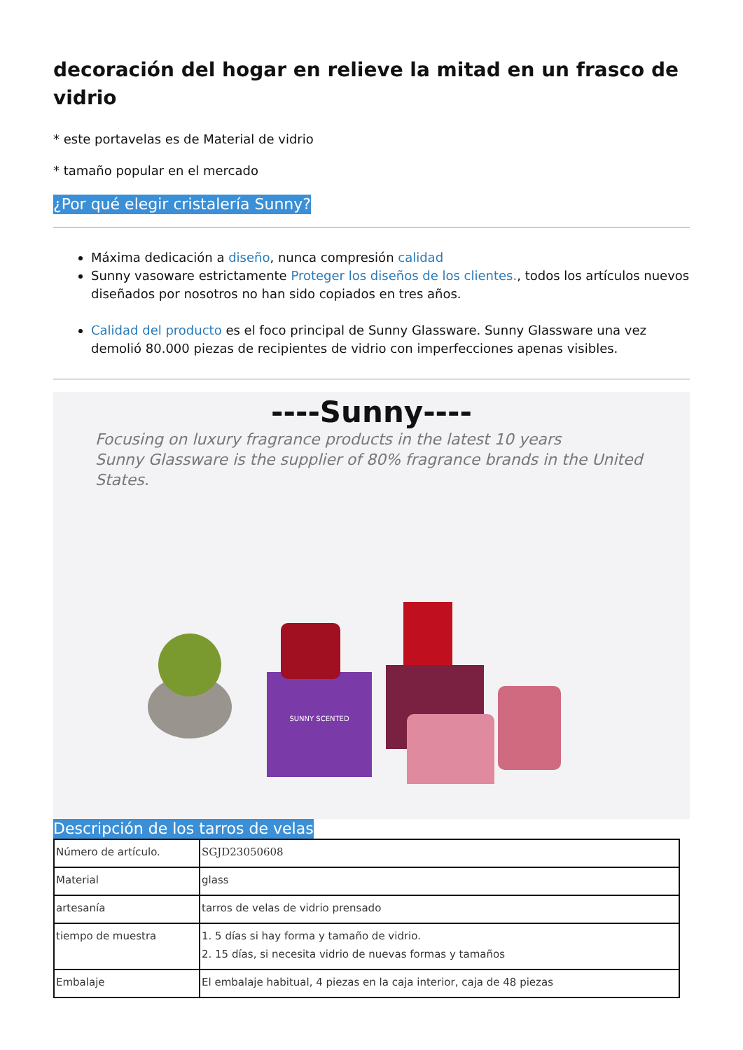decoración del hogar en relieve la mitad en un frasco de vidrio
* este portavelas es de Material de vidrio
* tamaño popular en el mercado
¿Por qué elegir cristalería Sunny?
Máxima dedicación a diseño, nunca compresión calidad
Sunny vasoware estrictamente Proteger los diseños de los clientes., todos los artículos nuevos diseñados por nosotros no han sido copiados en tres años.
Calidad del producto es el foco principal de Sunny Glassware. Sunny Glassware una vez demolió 80.000 piezas de recipientes de vidrio con imperfecciones apenas visibles.
----Sunny----
Focusing on luxury fragrance products in the latest 10 years
Sunny Glassware is the supplier of 80% fragrance brands in the United States.
SUNNY SCENTED
Descripción de los tarros de velas
| Número de artículo. | SGJD23050608 |
| Material | glass |
| artesanía | tarros de velas de vidrio prensado |
| tiempo de muestra | 1. 5 días si hay forma y tamaño de vidrio. 2. 15 días, si necesita vidrio de nuevas formas y tamaños |
| Embalaje | El embalaje habitual, 4 piezas en la caja interior, caja de 48 piezas |